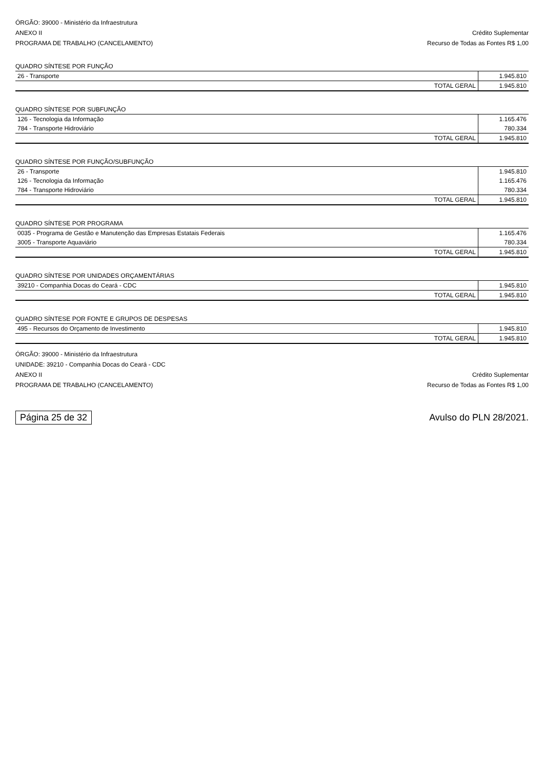ÓRGÃO: 39000 - Ministério da Infraestrutura
ANEXO II
PROGRAMA DE TRABALHO (CANCELAMENTO)
Crédito Suplementar
Recurso de Todas as Fontes R$ 1,00
QUADRO SÍNTESE POR FUNÇÃO
| 26 - Transporte | | 1.945.810 |
| | TOTAL GERAL | 1.945.810 |
QUADRO SÍNTESE POR SUBFUNÇÃO
| 126 - Tecnologia da Informação | | 1.165.476 |
| 784 - Transporte Hidroviário | | 780.334 |
| | TOTAL GERAL | 1.945.810 |
QUADRO SÍNTESE POR FUNÇÃO/SUBFUNÇÃO
| 26 - Transporte | | 1.945.810 |
| 126 - Tecnologia da Informação | | 1.165.476 |
| 784 - Transporte Hidroviário | | 780.334 |
| | TOTAL GERAL | 1.945.810 |
QUADRO SÍNTESE POR PROGRAMA
| 0035 - Programa de Gestão e Manutenção das Empresas Estatais Federais | | 1.165.476 |
| 3005 - Transporte Aquaviário | | 780.334 |
| | TOTAL GERAL | 1.945.810 |
QUADRO SÍNTESE POR UNIDADES ORÇAMENTÁRIAS
| 39210 - Companhia Docas do Ceará - CDC | | 1.945.810 |
| | TOTAL GERAL | 1.945.810 |
QUADRO SÍNTESE POR FONTE E GRUPOS DE DESPESAS
| 495 - Recursos do Orçamento de Investimento | | 1.945.810 |
| | TOTAL GERAL | 1.945.810 |
ÓRGÃO: 39000 - Ministério da Infraestrutura
UNIDADE: 39210 - Companhia Docas do Ceará - CDC
ANEXO II
PROGRAMA DE TRABALHO (CANCELAMENTO)
Crédito Suplementar
Recurso de Todas as Fontes R$ 1,00
Página 25 de 32 Avulso do PLN 28/2021.